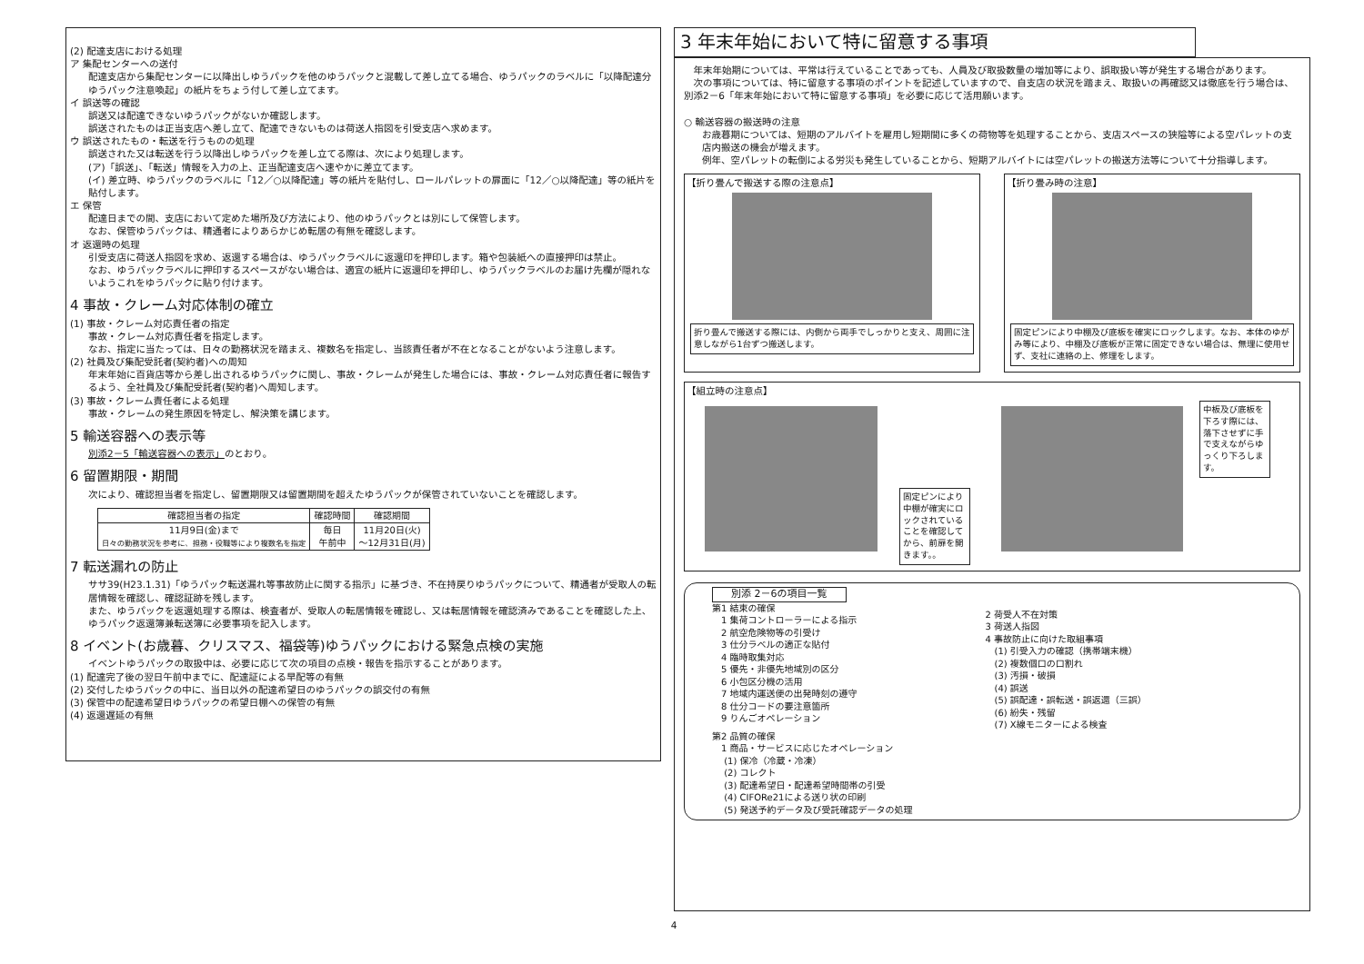(2) 配達支店における処理
ア 集配センターへの送付
配達支店から集配センターに以降出しゆうパックを他のゆうパックと混載して差し立てる場合、ゆうパックのラベルに「以降配達分ゆうパック注意喚起」の紙片をちょう付して差し立てます。
イ 誤送等の確認
誤送又は配達できないゆうパックがないか確認します。
誤送されたものは正当支店へ差し立て、配達できないものは荷送人指図を引受支店へ求めます。
ウ 誤送されたもの・転送を行うものの処理
誤送された又は転送を行う以降出しゆうパックを差し立てる際は、次により処理します。
(ア)「誤送」、「転送」情報を入力の上、正当配達支店へ速やかに差立てます。
(イ) 差立時、ゆうパックのラベルに「12／○以降配達」等の紙片を貼付し、ロールパレットの扉面に「12／○以降配達」等の紙片を貼付します。
エ 保管
配達日までの間、支店において定めた場所及び方法により、他のゆうパックとは別にして保管します。
なお、保管ゆうパックは、精通者によりあらかじめ転居の有無を確認します。
オ 返還時の処理
引受支店に荷送人指図を求め、返還する場合は、ゆうパックラベルに返還印を押印します。箱や包装紙への直接押印は禁止。
なお、ゆうパックラベルに押印するスペースがない場合は、適宜の紙片に返還印を押印し、ゆうパックラベルのお届け先欄が隠れないようこれをゆうパックに貼り付けます。
4 事故・クレーム対応体制の確立
(1) 事故・クレーム対応責任者の指定
事故・クレーム対応責任者を指定します。
なお、指定に当たっては、日々の勤務状況を踏まえ、複数名を指定し、当該責任者が不在となることがないよう注意します。
(2) 社員及び集配受託者(契約者)への周知
年末年始に百貨店等から差し出されるゆうパックに関し、事故・クレームが発生した場合には、事故・クレーム対応責任者に報告するよう、全社員及び集配受託者(契約者)へ周知します。
(3) 事故・クレーム責任者による処理
事故・クレームの発生原因を特定し、解決策を講じます。
5 輸送容器への表示等
別添2－5「輸送容器への表示」のとおり。
6 留置期限・期間
次により、確認担当者を指定し、留置期限又は留置期間を超えたゆうパックが保管されていないことを確認します。
| 確認担当者の指定 | 確認時間 | 確認期間 |
| --- | --- | --- |
| 11月9日(金)まで 日々の勤務状況を参考に、担務・役職等により複数名を指定 | 毎日 午前中 | 11月20日(火) ～12月31日(月) |
7 転送漏れの防止
ササ39(H23.1.31)「ゆうパック転送漏れ等事故防止に関する指示」に基づき、不在持戻りゆうパックについて、精通者が受取人の転居情報を確認し、確認証跡を残します。
また、ゆうパックを返還処理する際は、検査者が、受取人の転居情報を確認し、又は転居情報を確認済みであることを確認した上、ゆうパック返還簿兼転送簿に必要事項を記入します。
8 イベント(お歳暮、クリスマス、福袋等)ゆうパックにおける緊急点検の実施
イベントゆうパックの取扱中は、必要に応じて次の項目の点検・報告を指示することがあります。
(1) 配達完了後の翌日午前中までに、配達証による早配等の有無
(2) 交付したゆうパックの中に、当日以外の配達希望日のゆうパックの誤交付の有無
(3) 保管中の配達希望日ゆうパックの希望日棚への保管の有無
(4) 返還遅延の有無
3 年末年始において特に留意する事項
　年末年始期については、平常は行えていることであっても、人員及び取扱数量の増加等により、誤取扱い等が発生する場合があります。
　次の事項については、特に留意する事項のポイントを記述していますので、自支店の状況を踏まえ、取扱いの再確認又は徹底を行う場合は、別添2－6「年末年始において特に留意する事項」を必要に応じて活用願います。
○ 輸送容器の搬送時の注意
お歳暮期については、短期のアルバイトを雇用し短期間に多くの荷物等を処理することから、支店スペースの狭隘等による空パレットの支店内搬送の機会が増えます。
例年、空パレットの転倒による労災も発生していることから、短期アルバイトには空パレットの搬送方法等について十分指導します。
【折り畳んで搬送する際の注意点】
折り畳んで搬送する際には、内側から両手でしっかりと支え、周囲に注意しながら1台ずつ搬送します。
【折り畳み時の注意】
固定ピンにより中棚及び底板を確実にロックします。なお、本体のゆがみ等により、中棚及び底板が正常に固定できない場合は、無理に使用せず、支社に連絡の上、修理をします。
【組立時の注意点】
固定ピンにより中棚が確実にロックされていることを確認してから、前扉を開きます。。
中板及び底板を下ろす際には、落下させずに手で支えながらゆっくり下ろします。
別添 2－6の項目一覧
第1 結束の確保
　1 集荷コントローラーによる指示
　2 航空危険物等の引受け
　3 仕分ラベルの適正な貼付
　4 臨時取集対応
　5 優先・非優先地域別の区分
　6 小包区分機の活用
　7 地域内運送便の出発時刻の遵守
　8 仕分コードの要注意箇所
　9 りんごオペレーション
第2 品質の確保
　1 商品・サービスに応じたオペレーション
　 (1) 保冷（冷蔵・冷凍）
　 (2) コレクト
　 (3) 配達希望日・配達希望時間帯の引受
　 (4) CIFORe21による送り状の印刷
　 (5) 発送予約データ及び受託確認データの処理
2 荷受人不在対策
3 荷送人指図
4 事故防止に向けた取組事項
　(1) 引受入力の確認（携帯端末機）
　(2) 複数個口の口割れ
　(3) 汚損・破損
　(4) 誤送
　(5) 誤配達・誤転送・誤返還（三誤）
　(6) 紛失・残留
　(7) X線モニターによる検査
4